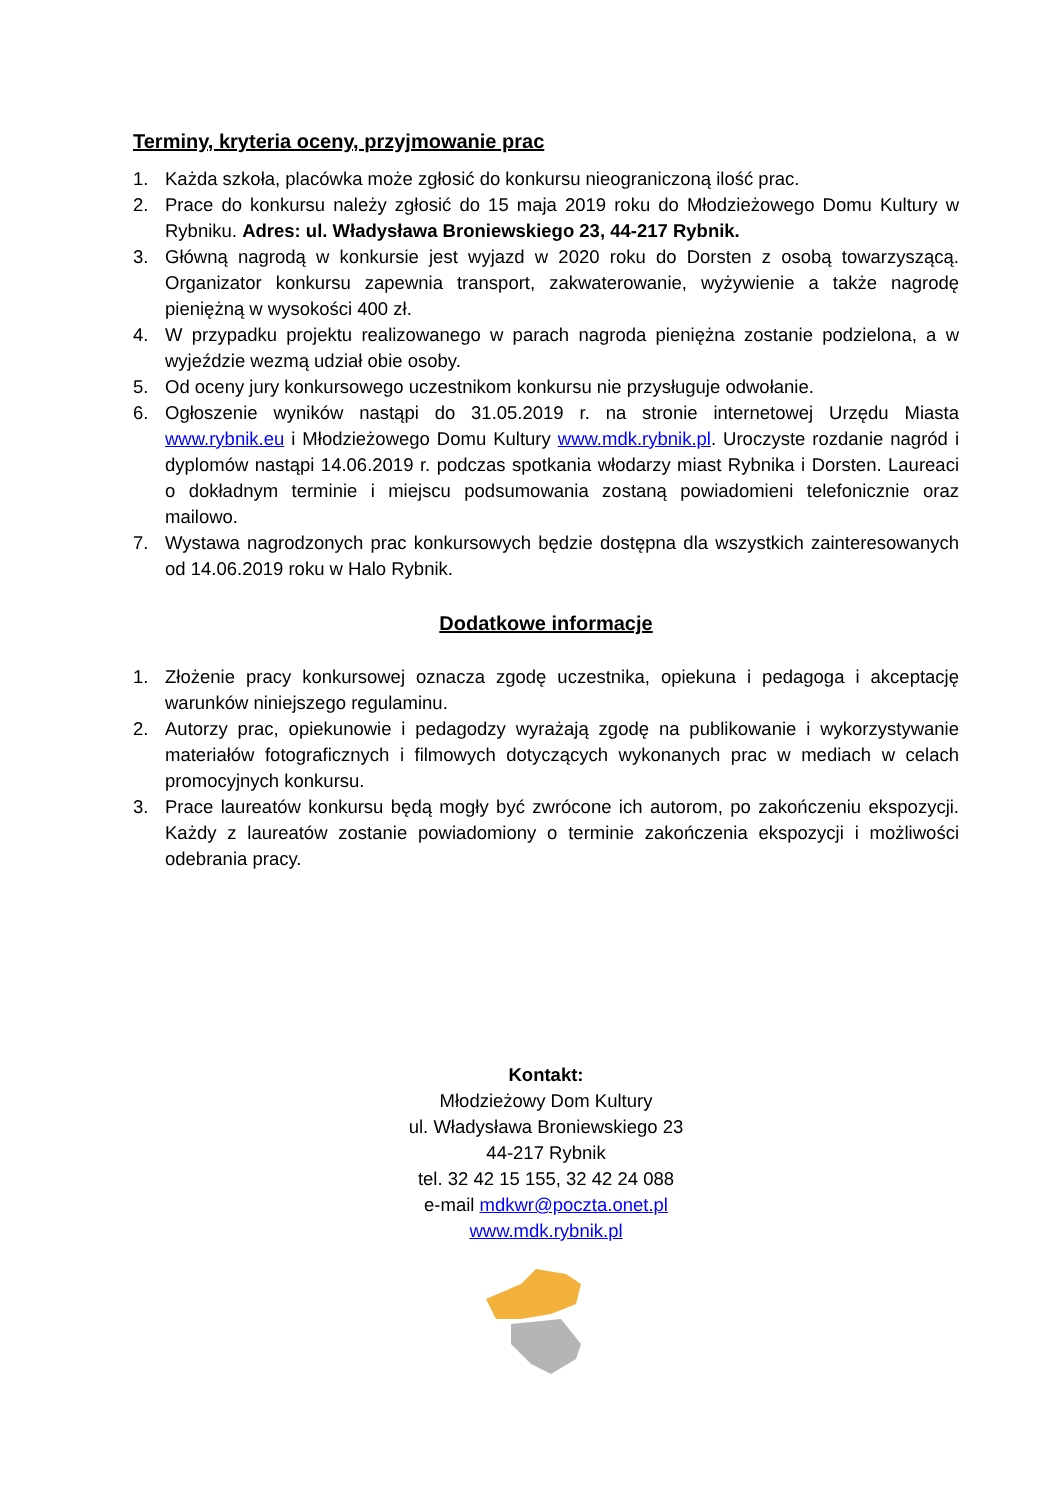Terminy, kryteria oceny, przyjmowanie prac
1. Każda szkoła, placówka może zgłosić do konkursu nieograniczoną ilość prac.
2. Prace do konkursu należy zgłosić do 15 maja 2019 roku do Młodzieżowego Domu Kultury w Rybniku. Adres: ul. Władysława Broniewskiego 23, 44-217 Rybnik.
3. Główną nagrodą w konkursie jest wyjazd w 2020 roku do Dorsten z osobą towarzyszącą. Organizator konkursu zapewnia transport, zakwaterowanie, wyżywienie a także nagrodę pieniężną w wysokości 400 zł.
4. W przypadku projektu realizowanego w parach nagroda pieniężna zostanie podzielona, a w wyjeździe wezmą udział obie osoby.
5. Od oceny jury konkursowego uczestnikom konkursu nie przysługuje odwołanie.
6. Ogłoszenie wyników nastąpi do 31.05.2019 r. na stronie internetowej Urzędu Miasta www.rybnik.eu i Młodzieżowego Domu Kultury www.mdk.rybnik.pl. Uroczyste rozdanie nagród i dyplomów nastąpi 14.06.2019 r. podczas spotkania włodarzy miast Rybnika i Dorsten. Laureaci o dokładnym terminie i miejscu podsumowania zostaną powiadomieni telefonicznie oraz mailowo.
7. Wystawa nagrodzonych prac konkursowych będzie dostępna dla wszystkich zainteresowanych od 14.06.2019 roku w Halo Rybnik.
Dodatkowe informacje
1. Złożenie pracy konkursowej oznacza zgodę uczestnika, opiekuna i pedagoga i akceptację warunków niniejszego regulaminu.
2. Autorzy prac, opiekunowie i pedagodzy wyrażają zgodę na publikowanie i wykorzystywanie materiałów fotograficznych i filmowych dotyczących wykonanych prac w mediach w celach promocyjnych konkursu.
3. Prace laureatów konkursu będą mogły być zwrócone ich autorom, po zakończeniu ekspozycji. Każdy z laureatów zostanie powiadomiony o terminie zakończenia ekspozycji i możliwości odebrania pracy.
Kontakt:
Młodzieżowy Dom Kultury
ul. Władysława Broniewskiego 23
44-217 Rybnik
tel. 32 42 15 155, 32 42 24 088
e-mail mdkwr@poczta.onet.pl
www.mdk.rybnik.pl